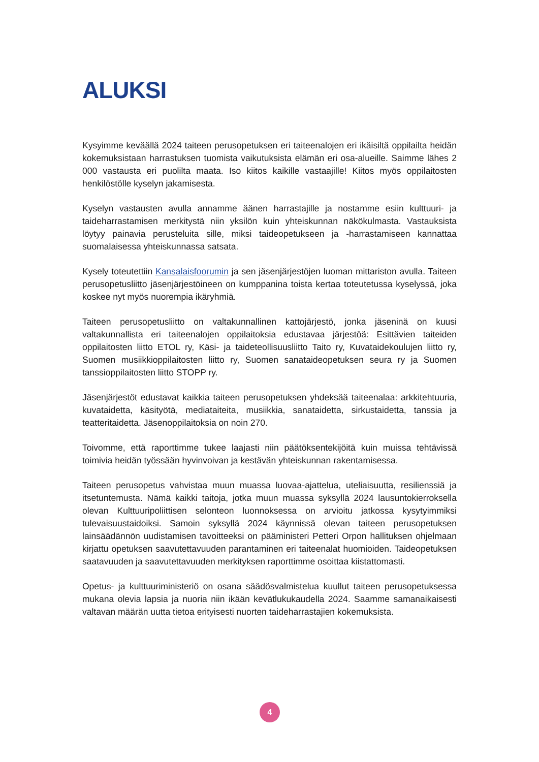ALUKSI
Kysyimme keväällä 2024 taiteen perusopetuksen eri taiteenalojen eri ikäisiltä oppilailta heidän kokemuksistaan harrastuksen tuomista vaikutuksista elämän eri osa-alueille. Saimme lähes 2 000 vastausta eri puolilta maata. Iso kiitos kaikille vastaajille! Kiitos myös oppilaitosten henkilöstölle kyselyn jakamisesta.
Kyselyn vastausten avulla annamme äänen harrastajille ja nostamme esiin kulttuuri- ja taideharrastamisen merkitystä niin yksilön kuin yhteiskunnan näkökulmasta. Vastauksista löytyy painavia perusteluita sille, miksi taideopetukseen ja -harrastamiseen kannattaa suomalaisessa yhteiskunnassa satsata.
Kysely toteutettiin Kansalaisfoorumin ja sen jäsenjärjestöjen luoman mittariston avulla. Taiteen perusopetusliitto jäsenjärjestöineen on kumppanina toista kertaa toteutetussa kyselyssä, joka koskee nyt myös nuorempia ikäryhmiä.
Taiteen perusopetusliitto on valtakunnallinen kattojärjestö, jonka jäseninä on kuusi valtakunnallista eri taiteenalojen oppilaitoksia edustavaa järjestöä: Esittävien taiteiden oppilaitosten liitto ETOL ry, Käsi- ja taideteollisuusliitto Taito ry, Kuvataidekoulujen liitto ry, Suomen musiikkioppilaitosten liitto ry, Suomen sanataideopetuksen seura ry ja Suomen tanssioppilaitosten liitto STOPP ry.
Jäsenjärjestöt edustavat kaikkia taiteen perusopetuksen yhdeksää taiteenalaa: arkkitehtuuria, kuvataidetta, käsityötä, mediataiteita, musiikkia, sanataidetta, sirkustaidetta, tanssia ja teatteritaidetta. Jäsenoppilaitoksia on noin 270.
Toivomme, että raporttimme tukee laajasti niin päätöksentekijöitä kuin muissa tehtävissä toimivia heidän työssään hyvinvoivan ja kestävän yhteiskunnan rakentamisessa.
Taiteen perusopetus vahvistaa muun muassa luovaa-ajattelua, uteliaisuutta, resilienssiä ja itsetuntemusta. Nämä kaikki taitoja, jotka muun muassa syksyllä 2024 lausuntokierroksella olevan Kulttuuripoliittisen selonteon luonnoksessa on arvioitu jatkossa kysytyimmiksi tulevaisuustaidoiksi. Samoin syksyllä 2024 käynnissä olevan taiteen perusopetuksen lainsäädännön uudistamisen tavoitteeksi on pääministeri Petteri Orpon hallituksen ohjelmaan kirjattu opetuksen saavutettavuuden parantaminen eri taiteenalat huomioiden. Taideopetuksen saatavuuden ja saavutettavuuden merkityksen raporttimme osoittaa kiistattomasti.
Opetus- ja kulttuuriministeriö on osana säädösvalmistelua kuullut taiteen perusopetuksessa mukana olevia lapsia ja nuoria niin ikään kevätlukukaudella 2024. Saamme samanaikaisesti valtavan määrän uutta tietoa erityisesti nuorten taideharrastajien kokemuksista.
4